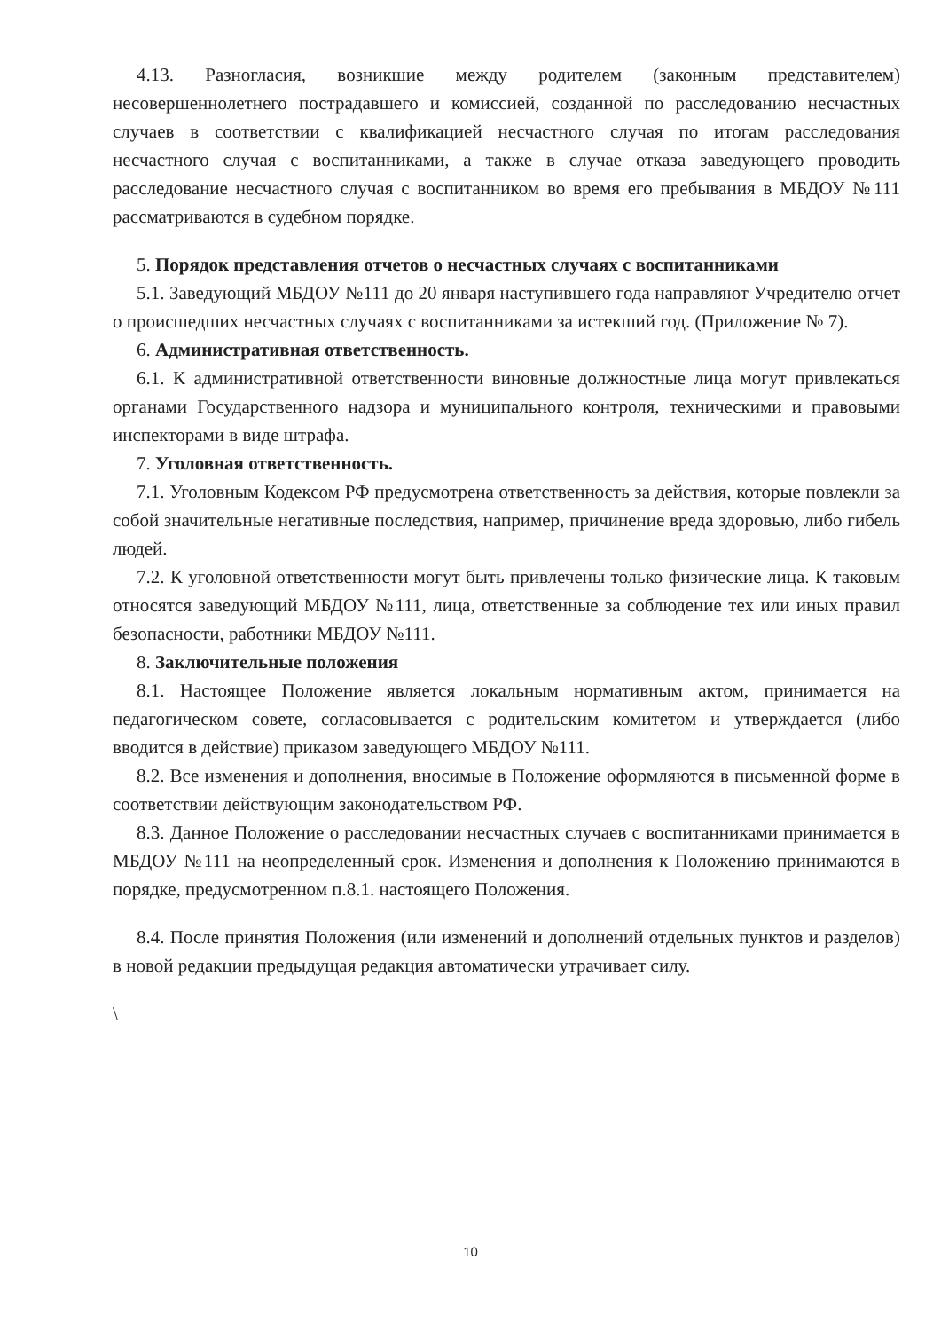4.13. Разногласия, возникшие между родителем (законным представителем) несовершеннолетнего пострадавшего и комиссией, созданной по расследованию несчастных случаев в соответствии с квалификацией несчастного случая по итогам расследования несчастного случая с воспитанниками, а также в случае отказа заведующего проводить расследование несчастного случая с воспитанником во время его пребывания в МБДОУ №111 рассматриваются в судебном порядке.
5. Порядок представления отчетов о несчастных случаях с воспитанниками
5.1. Заведующий МБДОУ №111 до 20 января наступившего года направляют Учредителю отчет о происшедших несчастных случаях с воспитанниками за истекший год. (Приложение № 7).
6. Административная ответственность.
6.1. К административной ответственности виновные должностные лица могут привлекаться органами Государственного надзора и муниципального контроля, техническими и правовыми инспекторами в виде штрафа.
7. Уголовная ответственность.
7.1. Уголовным Кодексом РФ предусмотрена ответственность за действия, которые повлекли за собой значительные негативные последствия, например, причинение вреда здоровью, либо гибель людей.
7.2. К уголовной ответственности могут быть привлечены только физические лица. К таковым относятся заведующий МБДОУ №111, лица, ответственные за соблюдение тех или иных правил безопасности, работники МБДОУ №111.
8. Заключительные положения
8.1. Настоящее Положение является локальным нормативным актом, принимается на педагогическом совете, согласовывается с родительским комитетом и утверждается (либо вводится в действие) приказом заведующего МБДОУ №111.
8.2. Все изменения и дополнения, вносимые в Положение оформляются в письменной форме в соответствии действующим законодательством РФ.
8.3. Данное Положение о расследовании несчастных случаев с воспитанниками принимается в МБДОУ №111 на неопределенный срок. Изменения и дополнения к Положению принимаются в порядке, предусмотренном п.8.1. настоящего Положения.
8.4. После принятия Положения (или изменений и дополнений отдельных пунктов и разделов) в новой редакции предыдущая редакция автоматически утрачивает силу.
\
10